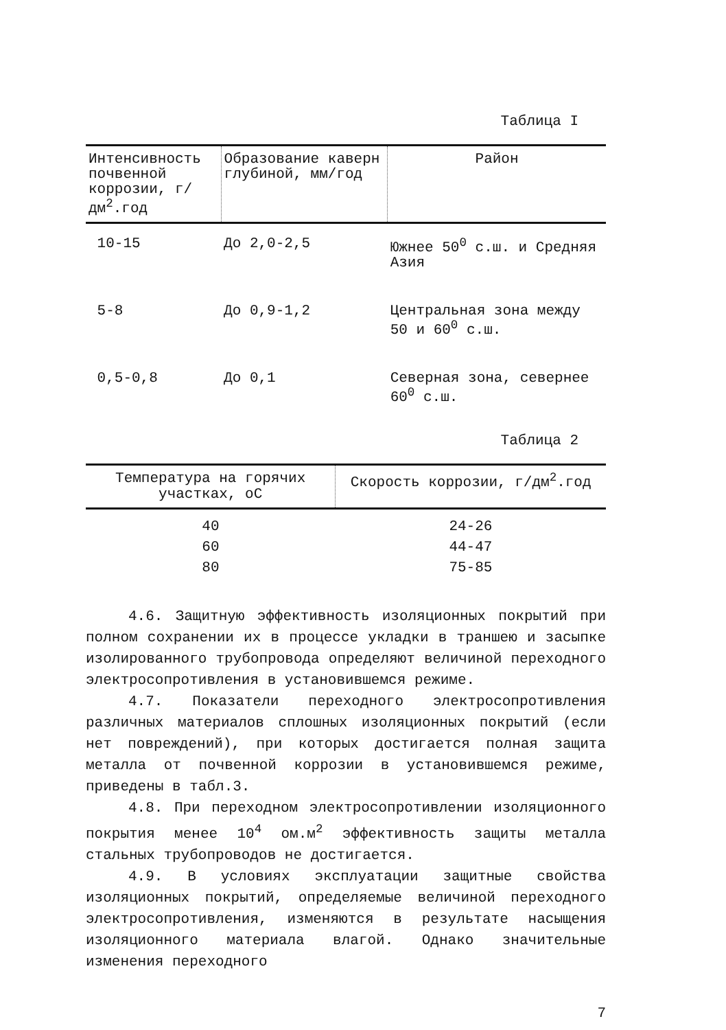Таблица I
| Интенсивность почвенной коррозии, г/дм<sup>2</sup>.год | Образование каверн глубиной, мм/год | Район |
| --- | --- | --- |
| 10-15 | До 2,0-2,5 | Южнее 50<sup>0</sup> с.ш. и Средняя Азия |
| 5-8 | До 0,9-1,2 | Центральная зона между 50 и 60<sup>0</sup> с.ш. |
| 0,5-0,8 | До 0,1 | Северная зона, севернее 60<sup>0</sup> с.ш. |
Таблица 2
| Температура на горячих участках, оС | Скорость коррозии, г/дм<sup>2</sup>.год |
| --- | --- |
| 40 | 24-26 |
| 60 | 44-47 |
| 80 | 75-85 |
4.6. Защитную эффективность изоляционных покрытий при полном сохранении их в процессе укладки в траншею и засыпке изолированного трубопровода определяют величиной переходного электросопротивления в установившемся режиме.
4.7. Показатели переходного электросопротивления различных материалов сплошных изоляционных покрытий (если нет повреждений), при которых достигается полная защита металла от почвенной коррозии в установившемся режиме, приведены в табл.3.
4.8. При переходном электросопротивлении изоляционного покрытия менее 10<sup>4</sup> ом.м<sup>2</sup> эффективность защиты металла стальных трубопроводов не достигается.
4.9. В условиях эксплуатации защитные свойства изоляционных покрытий, определяемые величиной переходного электросопротивления, изменяются в результате насыщения изоляционного материала влагой. Однако значительные изменения переходного
7